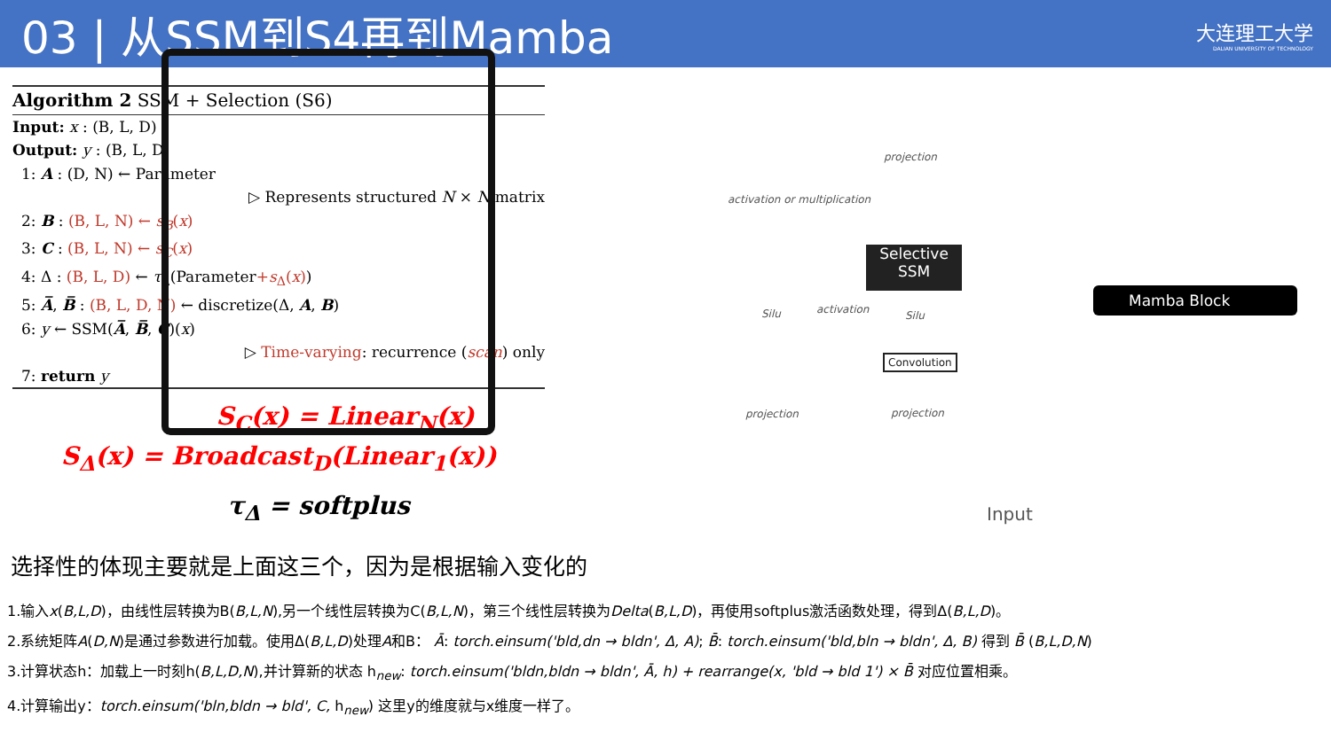03 | 从SSM到S4再到Mamba
大连理工大学
DALIAN UNIVERSITY OF TECHNOLOGY
Algorithm 2 SSM + Selection (S6)
Input: x : (B, L, D)
Output: y : (B, L, D)
1: A : (D, N) ← Parameter
▷ Represents structured N × N matrix
2: B : (B, L, N) ← s<sub>B</sub>(x)
3: C : (B, L, N) ← s<sub>C</sub>(x)
4: Δ : (B, L, D) ← τ<sub>Δ</sub>(Parameter+s<sub>Δ</sub>(x))
5: A̅, B̅ : (B, L, D, N) ← discretize(Δ, A, B)
6: y ← SSM(A̅, B̅, C)(x)
▷ Time-varying: recurrence (scan) only
7: return y
S<sub>C</sub>(x) = Linear<sub>N</sub>(x)
S<sub>Δ</sub>(x) = Broadcast<sub>D</sub>(Linear<sub>1</sub>(x))
τ<sub>Δ</sub> = softplus
Selective
SSM
projection
activation or multiplication
activation
Silu Silu
Convolution
projection projection
Input
Mamba Block
选择性的体现主要就是上面这三个，因为是根据输入变化的
1.输入x(B,L,D)，由线性层转换为B(B,L,N),另一个线性层转换为C(B,L,N)，第三个线性层转换为Delta(B,L,D)，再使用softplus激活函数处理，得到Δ(B,L,D)。
2.系统矩阵A(D,N)是通过参数进行加载。使用Δ(B,L,D)处理A和B： Ā: torch.einsum('bld,dn → bldn', Δ, A); B̄: torch.einsum('bld,bln → bldn', Δ, B) 得到 B̄ (B,L,D,N)
3.计算状态h：加载上一时刻h(B,L,D,N),并计算新的状态 h<sub>new</sub>: torch.einsum('bldn,bldn → bldn', Ā, h) + rearrange(x, 'bld → bld 1') × B̄ 对应位置相乘。
4.计算输出y：torch.einsum('bln,bldn → bld', C, h<sub>new</sub>) 这里y的维度就与x维度一样了。